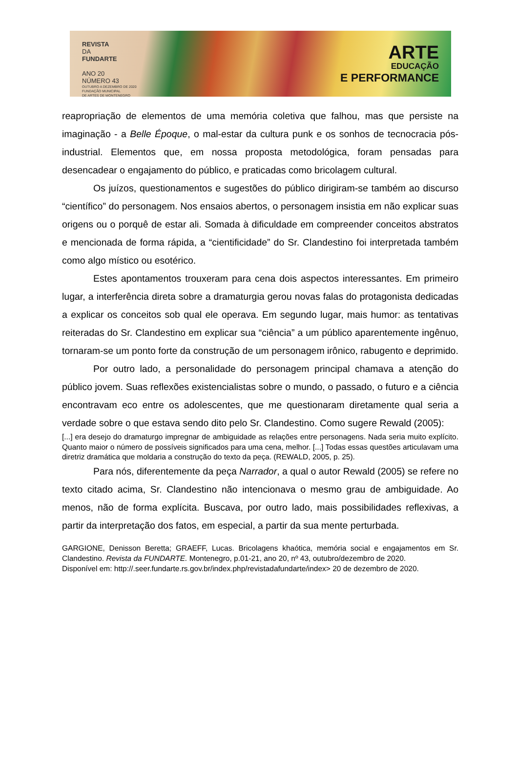REVISTA
DA
FUNDARTE
ANO 20
NÚMERO 43
OUTUBRO A DEZEMBRO DE 2020
FUNDAÇÃO MUNICIPAL
DE ARTES DE MONTENEGRO
ARTE
EDUCAÇÃO
E PERFORMANCE
reapropriação de elementos de uma memória coletiva que falhou, mas que persiste na imaginação - a Belle Époque, o mal-estar da cultura punk e os sonhos de tecnocracia pós-industrial. Elementos que, em nossa proposta metodológica, foram pensadas para desencadear o engajamento do público, e praticadas como bricolagem cultural.
Os juízos, questionamentos e sugestões do público dirigiram-se também ao discurso “científico” do personagem. Nos ensaios abertos, o personagem insistia em não explicar suas origens ou o porquê de estar ali. Somada à dificuldade em compreender conceitos abstratos e mencionada de forma rápida, a “cientificidade” do Sr. Clandestino foi interpretada também como algo místico ou esotérico.
Estes apontamentos trouxeram para cena dois aspectos interessantes. Em primeiro lugar, a interferência direta sobre a dramaturgia gerou novas falas do protagonista dedicadas a explicar os conceitos sob qual ele operava. Em segundo lugar, mais humor: as tentativas reiteradas do Sr. Clandestino em explicar sua “ciência” a um público aparentemente ingênuo, tornaram-se um ponto forte da construção de um personagem irônico, rabugento e deprimido.
Por outro lado, a personalidade do personagem principal chamava a atenção do público jovem. Suas reflexões existencialistas sobre o mundo, o passado, o futuro e a ciência encontravam eco entre os adolescentes, que me questionaram diretamente qual seria a verdade sobre o que estava sendo dito pelo Sr. Clandestino. Como sugere Rewald (2005):
[...] era desejo do dramaturgo impregnar de ambiguidade as relações entre personagens. Nada seria muito explícito. Quanto maior o número de possíveis significados para uma cena, melhor. [...] Todas essas questões articulavam uma diretriz dramática que moldaria a construção do texto da peça. (REWALD, 2005, p. 25).
Para nós, diferentemente da peça Narrador, a qual o autor Rewald (2005) se refere no texto citado acima, Sr. Clandestino não intencionava o mesmo grau de ambiguidade. Ao menos, não de forma explícita. Buscava, por outro lado, mais possibilidades reflexivas, a partir da interpretação dos fatos, em especial, a partir da sua mente perturbada.
GARGIONE, Denisson Beretta; GRAEFF, Lucas. Bricolagens khaótica, memória social e engajamentos em Sr. Clandestino. Revista da FUNDARTE. Montenegro, p.01-21, ano 20, nº 43, outubro/dezembro de 2020.
Disponível em: http://.seer.fundarte.rs.gov.br/index.php/revistadafundarte/index> 20 de dezembro de 2020.